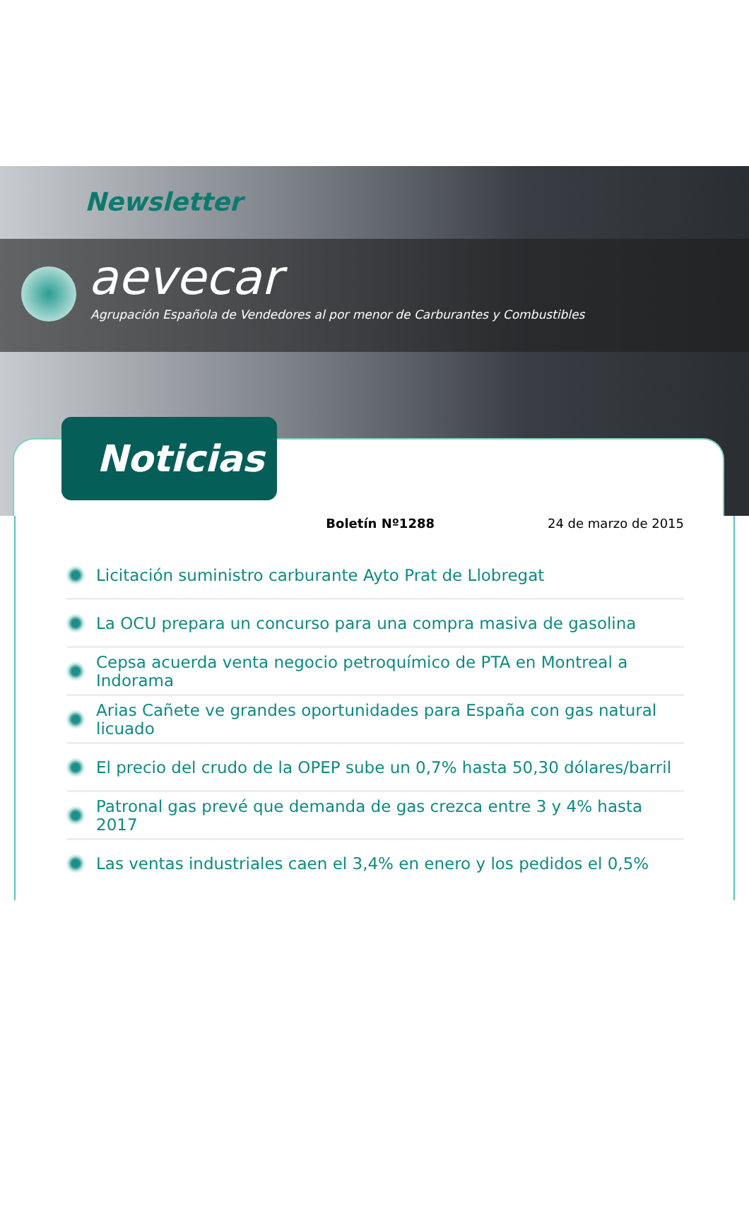Newsletter
aevecar
Agrupación Española de Vendedores al por menor de Carburantes y Combustibles
Noticias
Boletín Nº1288 24 de marzo de 2015
Licitación suministro carburante Ayto Prat de Llobregat
La OCU prepara un concurso para una compra masiva de gasolina
Cepsa acuerda venta negocio petroquímico de PTA en Montreal a Indorama
Arias Cañete ve grandes oportunidades para España con gas natural licuado
El precio del crudo de la OPEP sube un 0,7% hasta 50,30 dólares/barril
Patronal gas prevé que demanda de gas crezca entre 3 y 4% hasta 2017
Las ventas industriales caen el 3,4% en enero y los pedidos el 0,5%